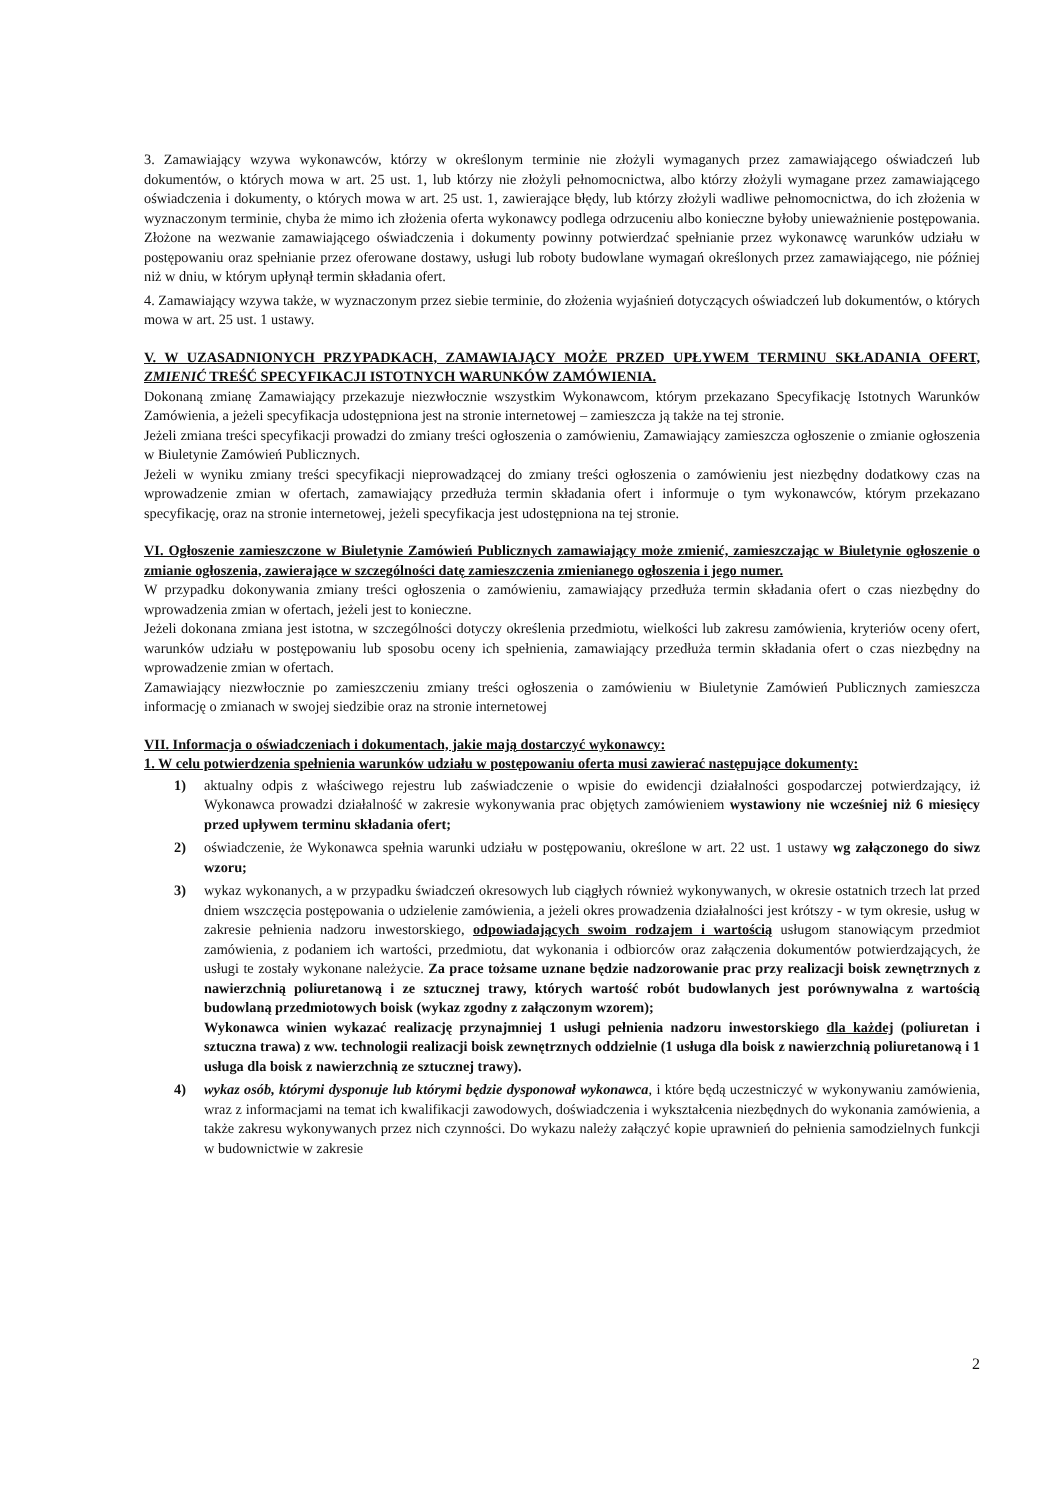3. Zamawiający wzywa wykonawców, którzy w określonym terminie nie złożyli wymaganych przez zamawiającego oświadczeń lub dokumentów, o których mowa w art. 25 ust. 1, lub którzy nie złożyli pełnomocnictwa, albo którzy złożyli wymagane przez zamawiającego oświadczenia i dokumenty, o których mowa w art. 25 ust. 1, zawierające błędy, lub którzy złożyli wadliwe pełnomocnictwa, do ich złożenia w wyznaczonym terminie, chyba że mimo ich złożenia oferta wykonawcy podlega odrzuceniu albo konieczne byłoby unieważnienie postępowania. Złożone na wezwanie zamawiającego oświadczenia i dokumenty powinny potwierdzać spełnianie przez wykonawcę warunków udziału w postępowaniu oraz spełnianie przez oferowane dostawy, usługi lub roboty budowlane wymagań określonych przez zamawiającego, nie później niż w dniu, w którym upłynął termin składania ofert.
4. Zamawiający wzywa także, w wyznaczonym przez siebie terminie, do złożenia wyjaśnień dotyczących oświadczeń lub dokumentów, o których mowa w art. 25 ust. 1 ustawy.
V. W UZASADNIONYCH PRZYPADKACH, ZAMAWIAJĄCY MOŻE PRZED UPŁYWEM TERMINU SKŁADANIA OFERT, ZMIENIĆ TREŚĆ SPECYFIKACJI ISTOTNYCH WARUNKÓW ZAMÓWIENIA.
Dokonaną zmianę Zamawiający przekazuje niezwłocznie wszystkim Wykonawcom, którym przekazano Specyfikację Istotnych Warunków Zamówienia, a jeżeli specyfikacja udostępniona jest na stronie internetowej – zamieszcza ją także na tej stronie.
Jeżeli zmiana treści specyfikacji prowadzi do zmiany treści ogłoszenia o zamówieniu, Zamawiający zamieszcza ogłoszenie o zmianie ogłoszenia w Biuletynie Zamówień Publicznych.
Jeżeli w wyniku zmiany treści specyfikacji nieprowadzącej do zmiany treści ogłoszenia o zamówieniu jest niezbędny dodatkowy czas na wprowadzenie zmian w ofertach, zamawiający przedłuża termin składania ofert i informuje o tym wykonawców, którym przekazano specyfikację, oraz na stronie internetowej, jeżeli specyfikacja jest udostępniona na tej stronie.
VI. Ogłoszenie zamieszczone w Biuletynie Zamówień Publicznych zamawiający może zmienić, zamieszczając w Biuletynie ogłoszenie o zmianie ogłoszenia, zawierające w szczególności datę zamieszczenia zmienianego ogłoszenia i jego numer.
W przypadku dokonywania zmiany treści ogłoszenia o zamówieniu, zamawiający przedłuża termin składania ofert o czas niezbędny do wprowadzenia zmian w ofertach, jeżeli jest to konieczne.
Jeżeli dokonana zmiana jest istotna, w szczególności dotyczy określenia przedmiotu, wielkości lub zakresu zamówienia, kryteriów oceny ofert, warunków udziału w postępowaniu lub sposobu oceny ich spełnienia, zamawiający przedłuża termin składania ofert o czas niezbędny na wprowadzenie zmian w ofertach.
Zamawiający niezwłocznie po zamieszczeniu zmiany treści ogłoszenia o zamówieniu w Biuletynie Zamówień Publicznych zamieszcza informację o zmianach w swojej siedzibie oraz na stronie internetowej
VII. Informacja o oświadczeniach i dokumentach, jakie mają dostarczyć wykonawcy:
1. W celu potwierdzenia spełnienia warunków udziału w postępowaniu oferta musi zawierać następujące dokumenty:
1) aktualny odpis z właściwego rejestru lub zaświadczenie o wpisie do ewidencji działalności gospodarczej potwierdzający, iż Wykonawca prowadzi działalność w zakresie wykonywania prac objętych zamówieniem wystawiony nie wcześniej niż 6 miesięcy przed upływem terminu składania ofert;
2) oświadczenie, że Wykonawca spełnia warunki udziału w postępowaniu, określone w art. 22 ust. 1 ustawy wg załączonego do siwz wzoru;
3) wykaz wykonanych, a w przypadku świadczeń okresowych lub ciągłych również wykonywanych, w okresie ostatnich trzech lat przed dniem wszczęcia postępowania o udzielenie zamówienia, a jeżeli okres prowadzenia działalności jest krótszy - w tym okresie, usług w zakresie pełnienia nadzoru inwestorskiego, odpowiadających swoim rodzajem i wartością usługom stanowiącym przedmiot zamówienia, z podaniem ich wartości, przedmiotu, dat wykonania i odbiorców oraz załączenia dokumentów potwierdzających, że usługi te zostały wykonane należycie. Za prace tożsame uznane będzie nadzorowanie prac przy realizacji boisk zewnętrznych z nawierzchnią poliuretanową i ze sztucznej trawy, których wartość robót budowlanych jest porównywalna z wartością budowlaną przedmiotowych boisk (wykaz zgodny z załączonym wzorem);
Wykonawca winien wykazać realizację przynajmniej 1 usługi pełnienia nadzoru inwestorskiego dla każdej (poliuretan i sztuczna trawa) z ww. technologii realizacji boisk zewnętrznych oddzielnie (1 usługa dla boisk z nawierzchnią poliuretanową i 1 usługa dla boisk z nawierzchnią ze sztucznej trawy).
4) wykaz osób, którymi dysponuje lub którymi będzie dysponował wykonawca, i które będą uczestniczyć w wykonywaniu zamówienia, wraz z informacjami na temat ich kwalifikacji zawodowych, doświadczenia i wykształcenia niezbędnych do wykonania zamówienia, a także zakresu wykonywanych przez nich czynności. Do wykazu należy załączyć kopie uprawnień do pełnienia samodzielnych funkcji w budownictwie w zakresie
2